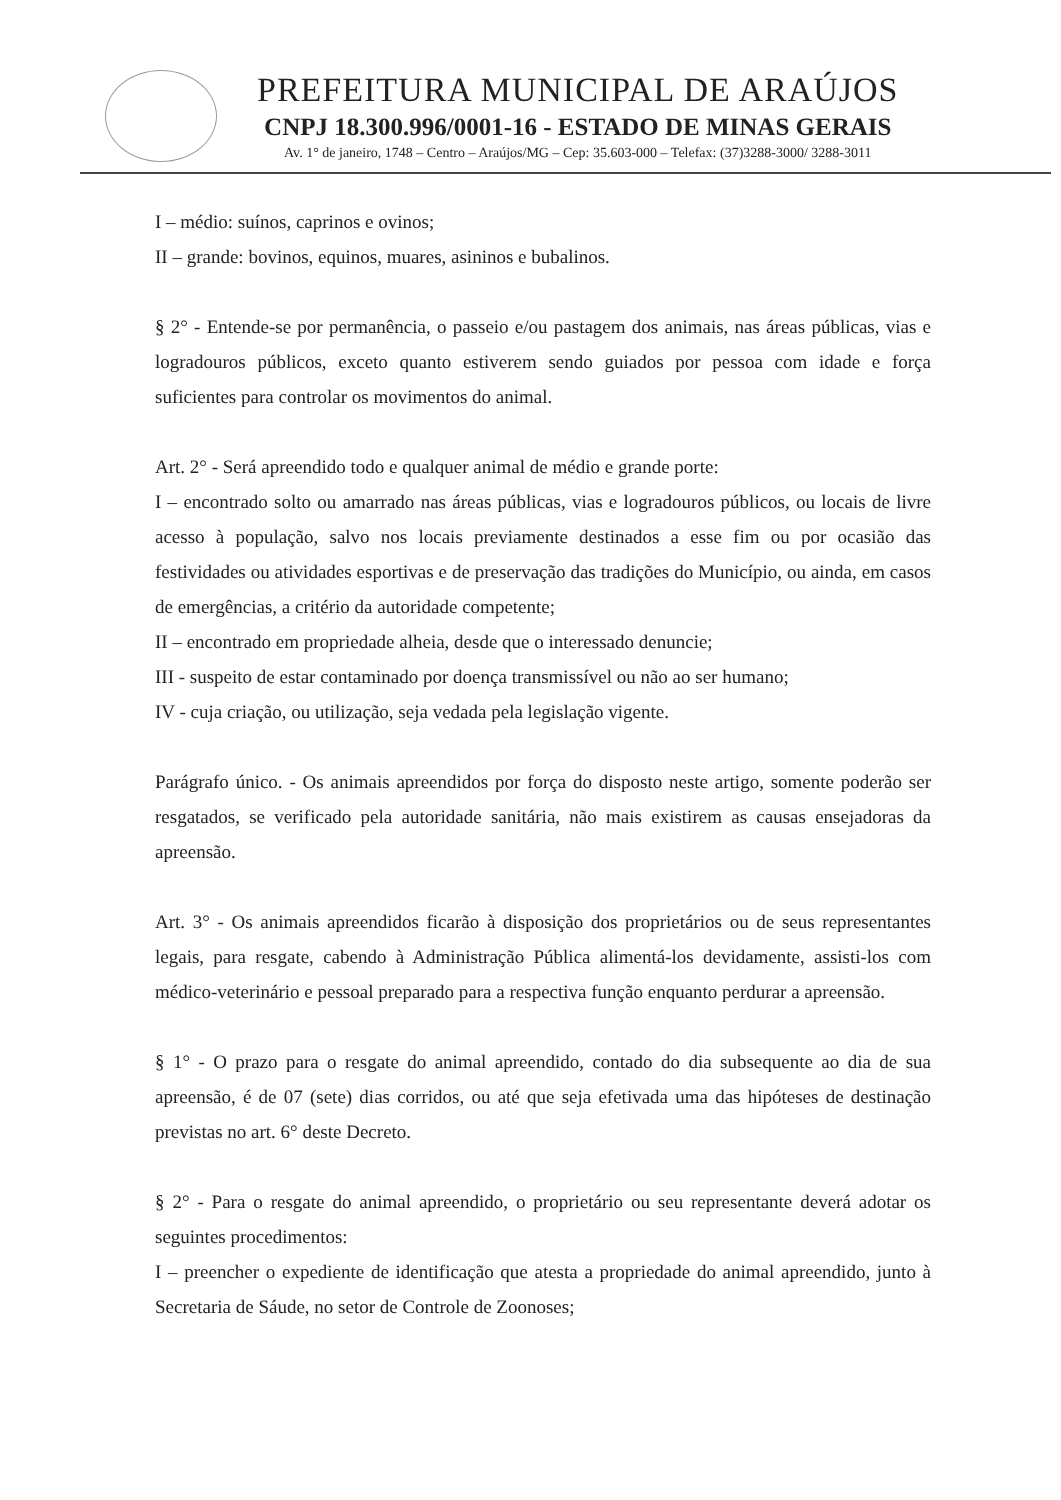PREFEITURA MUNICIPAL DE ARAÚJOS
CNPJ 18.300.996/0001-16 - ESTADO DE MINAS GERAIS
Av. 1° de janeiro, 1748 – Centro – Araújos/MG – Cep: 35.603-000 – Telefax: (37)3288-3000/ 3288-3011
I – médio: suínos, caprinos e ovinos;
II – grande: bovinos, equinos, muares, asininos e bubalinos.
§ 2° - Entende-se por permanência, o passeio e/ou pastagem dos animais, nas áreas públicas, vias e logradouros públicos, exceto quanto estiverem sendo guiados por pessoa com idade e força suficientes para controlar os movimentos do animal.
Art. 2° - Será apreendido todo e qualquer animal de médio e grande porte:
I – encontrado solto ou amarrado nas áreas públicas, vias e logradouros públicos, ou locais de livre acesso à população, salvo nos locais previamente destinados a esse fim ou por ocasião das festividades ou atividades esportivas e de preservação das tradições do Município, ou ainda, em casos de emergências, a critério da autoridade competente;
II – encontrado em propriedade alheia, desde que o interessado denuncie;
III - suspeito de estar contaminado por doença transmissível ou não ao ser humano;
IV - cuja criação, ou utilização, seja vedada pela legislação vigente.
Parágrafo único. - Os animais apreendidos por força do disposto neste artigo, somente poderão ser resgatados, se verificado pela autoridade sanitária, não mais existirem as causas ensejadoras da apreensão.
Art. 3° - Os animais apreendidos ficarão à disposição dos proprietários ou de seus representantes legais, para resgate, cabendo à Administração Pública alimentá-los devidamente, assisti-los com médico-veterinário e pessoal preparado para a respectiva função enquanto perdurar a apreensão.
§ 1° - O prazo para o resgate do animal apreendido, contado do dia subsequente ao dia de sua apreensão, é de 07 (sete) dias corridos, ou até que seja efetivada uma das hipóteses de destinação previstas no art. 6° deste Decreto.
§ 2° - Para o resgate do animal apreendido, o proprietário ou seu representante deverá adotar os seguintes procedimentos:
I – preencher o expediente de identificação que atesta a propriedade do animal apreendido, junto à Secretaria de Sáude, no setor de Controle de Zoonoses;